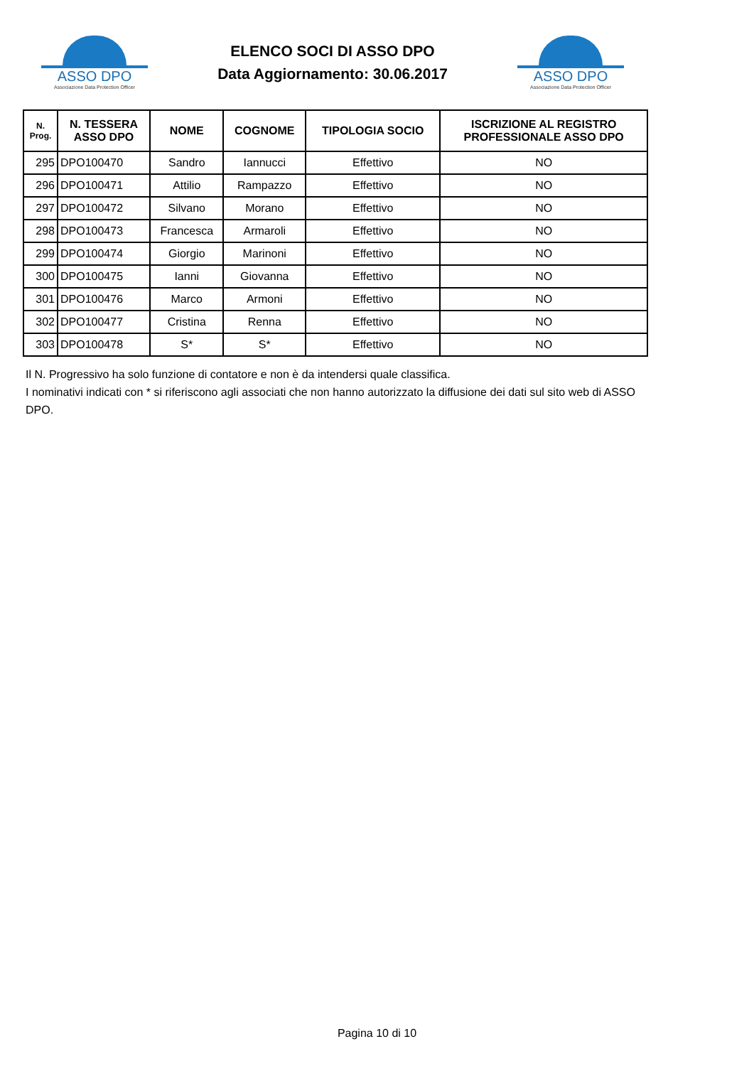ASSO DPO
Associazione Data Protection Officer
ELENCO SOCI DI ASSO DPO
Data Aggiornamento: 30.06.2017
ASSO DPO
Associazione Data Protection Officer
| N. Prog. | N. TESSERA ASSO DPO | NOME | COGNOME | TIPOLOGIA SOCIO | ISCRIZIONE AL REGISTRO PROFESSIONALE ASSO DPO |
| --- | --- | --- | --- | --- | --- |
| 295 | DPO100470 | Sandro | Iannucci | Effettivo | NO |
| 296 | DPO100471 | Attilio | Rampazzo | Effettivo | NO |
| 297 | DPO100472 | Silvano | Morano | Effettivo | NO |
| 298 | DPO100473 | Francesca | Armaroli | Effettivo | NO |
| 299 | DPO100474 | Giorgio | Marinoni | Effettivo | NO |
| 300 | DPO100475 | Ianni | Giovanna | Effettivo | NO |
| 301 | DPO100476 | Marco | Armoni | Effettivo | NO |
| 302 | DPO100477 | Cristina | Renna | Effettivo | NO |
| 303 | DPO100478 | S* | S* | Effettivo | NO |
Il N. Progressivo ha solo funzione di contatore e non è da intendersi quale classifica.
I nominativi indicati con * si riferiscono agli associati che non hanno autorizzato la diffusione dei dati sul sito web di ASSO DPO.
Pagina 10 di 10